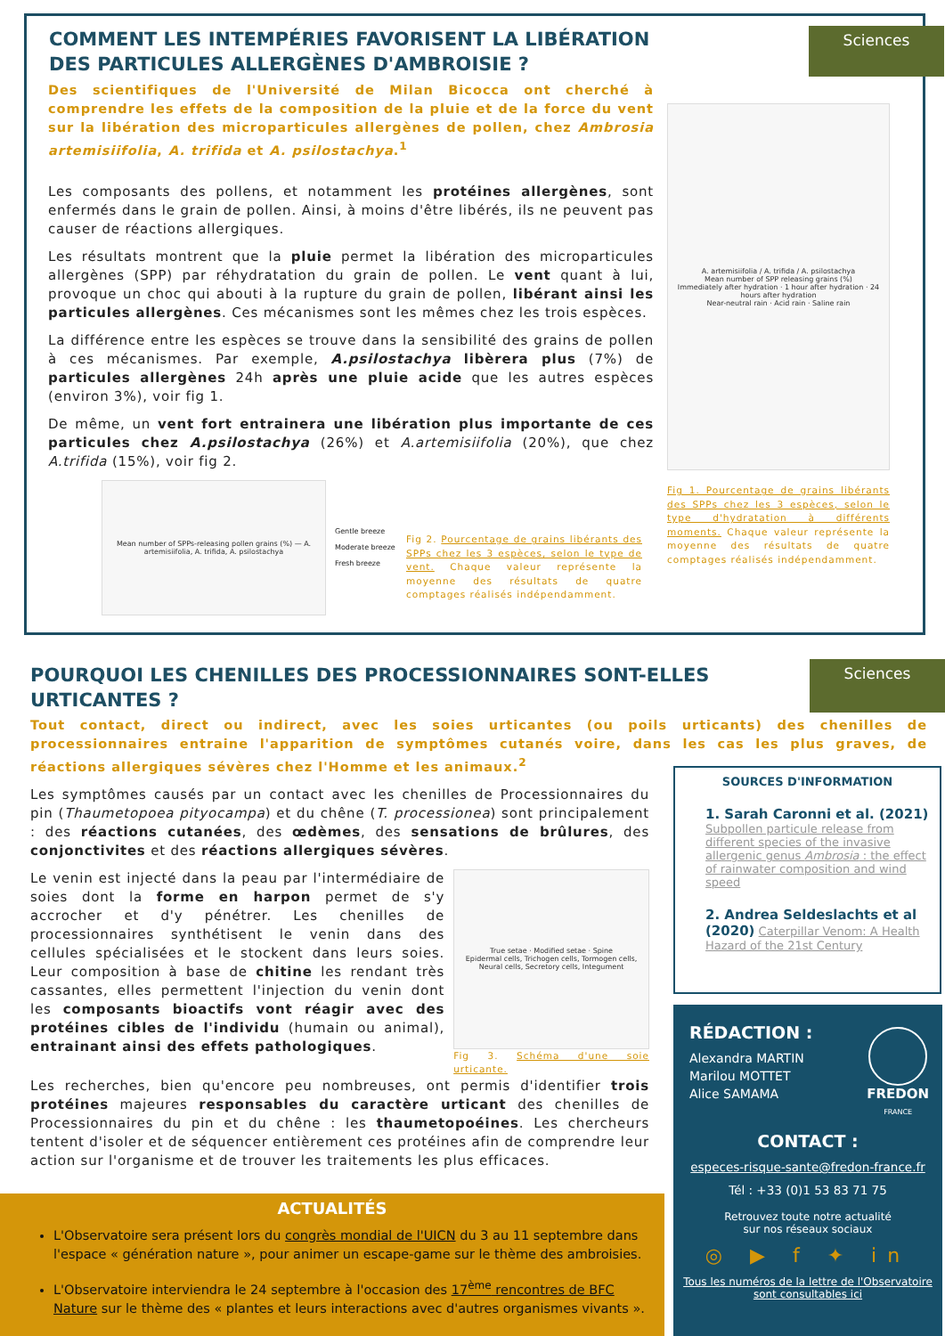COMMENT LES INTEMPÉRIES FAVORISENT LA LIBÉRATION
DES PARTICULES ALLERGÈNES D'AMBROISIE ?
Sciences
Des scientifiques de l'Université de Milan Bicocca ont cherché à comprendre les effets de la composition de la pluie et de la force du vent sur la libération des microparticules allergènes de pollen, chez Ambrosia artemisiifolia, A. trifida et A. psilostachya.<sup>1</sup>
Les composants des pollens, et notamment les protéines allergènes, sont enfermés dans le grain de pollen. Ainsi, à moins d'être libérés, ils ne peuvent pas causer de réactions allergiques.
Les résultats montrent que la pluie permet la libération des microparticules allergènes (SPP) par réhydratation du grain de pollen. Le vent quant à lui, provoque un choc qui abouti à la rupture du grain de pollen, libérant ainsi les particules allergènes. Ces mécanismes sont les mêmes chez les trois espèces.
La différence entre les espèces se trouve dans la sensibilité des grains de pollen à ces mécanismes. Par exemple, A.psilostachya libèrera plus (7%) de particules allergènes 24h après une pluie acide que les autres espèces (environ 3%), voir fig 1.
De même, un vent fort entrainera une libération plus importante de ces particules chez A.psilostachya (26%) et A.artemisiifolia (20%), que chez A.trifida (15%), voir fig 2.
Mean number of SPPs-releasing pollen grains (%) — A. artemisiifolia, A. trifida, A. psilostachya
Gentle breeze
Moderate breeze
Fresh breeze
Fig 2. Pourcentage de grains libérants des SPPs chez les 3 espèces, selon le type de vent. Chaque valeur représente la moyenne des résultats de quatre comptages réalisés indépendamment.
A. artemisiifolia / A. trifida / A. psilostachya
Mean number of SPP releasing grains (%)
Immediately after hydration · 1 hour after hydration · 24 hours after hydration
Near-neutral rain · Acid rain · Saline rain
Fig 1. Pourcentage de grains libérants des SPPs chez les 3 espèces, selon le type d'hydratation à différents moments. Chaque valeur représente la moyenne des résultats de quatre comptages réalisés indépendamment.
POURQUOI LES CHENILLES DES PROCESSIONNAIRES SONT-ELLES
URTICANTES ?
Sciences
Tout contact, direct ou indirect, avec les soies urticantes (ou poils urticants) des chenilles de processionnaires entraine l'apparition de symptômes cutanés voire, dans les cas les plus graves, de réactions allergiques sévères chez l'Homme et les animaux.<sup>2</sup>
Les symptômes causés par un contact avec les chenilles de Processionnaires du pin (Thaumetopoea pityocampa) et du chêne (T. processionea) sont principalement : des réactions cutanées, des œdèmes, des sensations de brûlures, des conjonctivites et des réactions allergiques sévères.
Le venin est injecté dans la peau par l'intermédiaire de soies dont la forme en harpon permet de s'y accrocher et d'y pénétrer. Les chenilles de processionnaires synthétisent le venin dans des cellules spécialisées et le stockent dans leurs soies. Leur composition à base de chitine les rendant très cassantes, elles permettent l'injection du venin dont les composants bioactifs vont réagir avec des protéines cibles de l'individu (humain ou animal), entrainant ainsi des effets pathologiques.
True setae · Modified setae · Spine
Epidermal cells, Trichogen cells, Tormogen cells, Neural cells, Secretory cells, Integument
Fig 3. Schéma d'une soie urticante.
Les recherches, bien qu'encore peu nombreuses, ont permis d'identifier trois protéines majeures responsables du caractère urticant des chenilles de Processionnaires du pin et du chêne : les thaumetopoéines. Les chercheurs tentent d'isoler et de séquencer entièrement ces protéines afin de comprendre leur action sur l'organisme et de trouver les traitements les plus efficaces.
SOURCES D'INFORMATION
1. Sarah Caronni et al. (2021)
Subpollen particule release from different species of the invasive allergenic genus Ambrosia : the effect of rainwater composition and wind speed
2. Andrea Seldeslachts et al (2020) Caterpillar Venom: A Health Hazard of the 21st Century
RÉDACTION :
Alexandra MARTIN
Marilou MOTTET
Alice SAMAMA
FREDON
FRANCE
CONTACT :
especes-risque-sante@fredon-france.fr
Tél : +33 (0)1 53 83 71 75
Retrouvez toute notre actualité
sur nos réseaux sociaux
◎ ▶ f ✦ in
Tous les numéros de la lettre de l'Observatoire sont consultables ici
ACTUALITÉS
L'Observatoire sera présent lors du congrès mondial de l'UICN du 3 au 11 septembre dans l'espace « génération nature », pour animer un escape-game sur le thème des ambroisies.
L'Observatoire interviendra le 24 septembre à l'occasion des 17<sup>ème</sup> rencontres de BFC Nature sur le thème des « plantes et leurs interactions avec d'autres organismes vivants ».